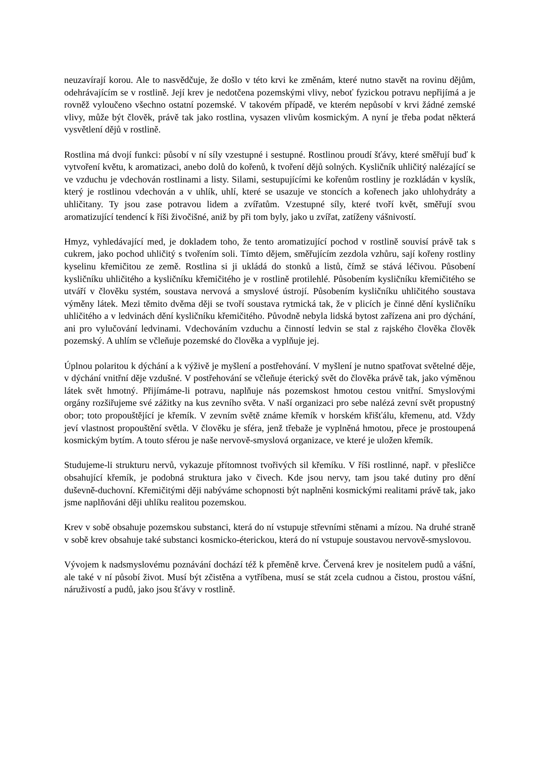neuzavírají korou. Ale to nasvědčuje, že došlo v této krvi ke změnám, které nutno stavět na rovinu dějům, odehrávajícím se v rostlině. Její krev je nedotčena pozemskými vlivy, neboť fyzickou potravu nepřijímá a je rovněž vyloučeno všechno ostatní pozemské. V takovém případě, ve kterém nepůsobí v krvi žádné zemské vlivy, může být člověk, právě tak jako rostlina, vysazen vlivům kosmickým. A nyní je třeba podat některá vysvětlení dějů v rostlině.
Rostlina má dvojí funkci: působí v ní síly vzestupné i sestupné. Rostlinou proudí šťávy, které směřují buď k vytvoření květu, k aromatizaci, anebo dolů do kořenů, k tvoření dějů solných. Kysličník uhličitý nalézající se ve vzduchu je vdechován rostlinami a listy. Silami, sestupujícími ke kořenům rostliny je rozkládán v kyslík, který je rostlinou vdechován a v uhlík, uhlí, které se usazuje ve stoncích a kořenech jako uhlohydráty a uhličitany. Ty jsou zase potravou lidem a zvířatům. Vzestupné síly, které tvoří květ, směřují svou aromatizující tendencí k říši živočišné, aniž by při tom byly, jako u zvířat, zatíženy vášnivostí.
Hmyz, vyhledávající med, je dokladem toho, že tento aromatizující pochod v rostlině souvisí právě tak s cukrem, jako pochod uhličitý s tvořením soli. Tímto dějem, směřujícím zezdola vzhůru, sají kořeny rostliny kyselinu křemičitou ze země. Rostlina si ji ukládá do stonků a listů, čímž se stává léčivou. Působení kysličníku uhličitého a kysličníku křemičitého je v rostlině protilehlé. Působením kysličníku křemičitého se utváří v člověku systém, soustava nervová a smyslové ústrojí. Působením kysličníku uhličitého soustava výměny látek. Mezi těmito dvěma ději se tvoří soustava rytmická tak, že v plicích je činné dění kysličníku uhličitého a v ledvinách dění kysličníku křemičitého. Původně nebyla lidská bytost zařízena ani pro dýchání, ani pro vylučování ledvinami. Vdechováním vzduchu a činností ledvin se stal z rajského člověka člověk pozemský. A uhlím se včleňuje pozemské do člověka a vyplňuje jej.
Úplnou polaritou k dýchání a k výživě je myšlení a postřehování. V myšlení je nutno spatřovat světelné děje, v dýchání vnitřní děje vzdušné. V postřehování se včleňuje éterický svět do člověka právě tak, jako výměnou látek svět hmotný. Přijímáme-li potravu, naplňuje nás pozemskost hmotou cestou vnitřní. Smyslovými orgány rozšiřujeme své zážitky na kus zevního světa. V naší organizaci pro sebe nalézá zevní svět propustný obor; toto propouštějící je křemík. V zevním světě známe křemík v horském křišťálu, křemenu, atd. Vždy jeví vlastnost propouštění světla. V člověku je sféra, jenž třebaže je vyplněná hmotou, přece je prostoupená kosmickým bytím. A touto sférou je naše nervově-smyslová organizace, ve které je uložen křemík.
Studujeme-li strukturu nervů, vykazuje přítomnost tvořivých sil křemíku. V říši rostlinné, např. v přesličce obsahující křemík, je podobná struktura jako v čivech. Kde jsou nervy, tam jsou také dutiny pro dění duševně-duchovní. Křemičitými ději nabýváme schopnosti být naplněni kosmickými realitami právě tak, jako jsme naplňováni ději uhlíku realitou pozemskou.
Krev v sobě obsahuje pozemskou substanci, která do ní vstupuje střevními stěnami a mízou. Na druhé straně v sobě krev obsahuje také substanci kosmicko-éterickou, která do ní vstupuje soustavou nervově-smyslovou.
Vývojem k nadsmyslovému poznávání dochází též k přeměně krve. Červená krev je nositelem pudů a vášní, ale také v ní působí život. Musí být zčistěna a vytříbena, musí se stát zcela cudnou a čistou, prostou vášní, náruživostí a pudů, jako jsou šťávy v rostlině.